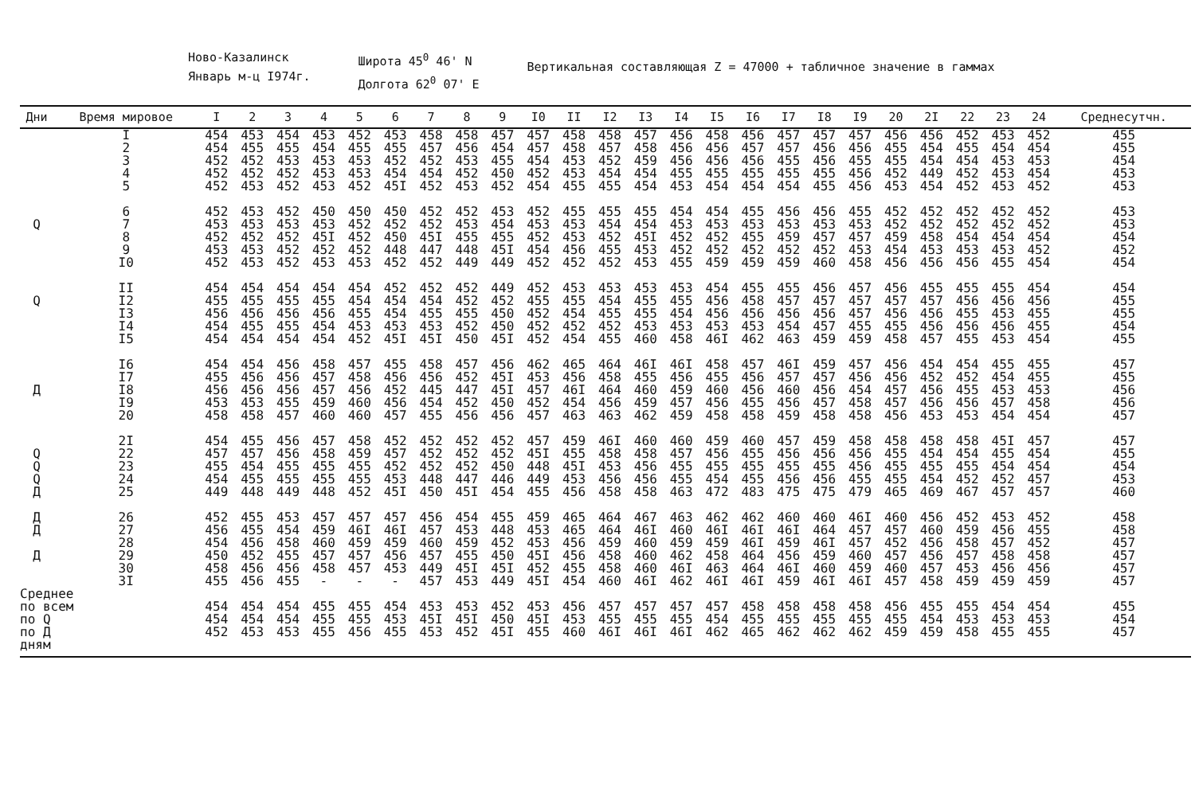Ново-Казалинск
Январь м-ц I974г.
Широта 45<sup>0</sup> 46' N
Долгота 62<sup>0</sup> 07' E
Вертикальная составляющая Z = 47000 + табличное значение в гаммах
| Дни | Время мировое | I | 2 | 3 | 4 | 5 | 6 | 7 | 8 | 9 | I0 | II | I2 | I3 | I4 | I5 | I6 | I7 | I8 | I9 | 20 | 2I | 22 | 23 | 24 | Среднесутчн. |
| --- | --- | --- | --- | --- | --- | --- | --- | --- | --- | --- | --- | --- | --- | --- | --- | --- | --- | --- | --- | --- | --- | --- | --- | --- | --- | --- |
| | I | 454 | 453 | 454 | 453 | 452 | 453 | 458 | 458 | 457 | 457 | 458 | 458 | 457 | 456 | 458 | 456 | 457 | 457 | 457 | 456 | 456 | 452 | 453 | 452 | 455 |
| | 2 | 454 | 455 | 455 | 454 | 455 | 455 | 457 | 456 | 454 | 457 | 458 | 457 | 458 | 456 | 456 | 457 | 457 | 456 | 456 | 455 | 454 | 455 | 454 | 454 | 455 |
| | 3 | 452 | 452 | 453 | 453 | 453 | 452 | 452 | 453 | 455 | 454 | 453 | 452 | 459 | 456 | 456 | 456 | 455 | 456 | 455 | 455 | 454 | 454 | 453 | 453 | 454 |
| | 4 | 452 | 452 | 452 | 453 | 453 | 454 | 454 | 452 | 450 | 452 | 453 | 454 | 454 | 455 | 455 | 455 | 455 | 455 | 456 | 452 | 449 | 452 | 453 | 454 | 453 |
| | 5 | 452 | 453 | 452 | 453 | 452 | 45I | 452 | 453 | 452 | 454 | 455 | 455 | 454 | 453 | 454 | 454 | 454 | 455 | 456 | 453 | 454 | 452 | 453 | 452 | 453 |
| | 6 | 452 | 453 | 452 | 450 | 450 | 450 | 452 | 452 | 453 | 452 | 455 | 455 | 455 | 454 | 454 | 455 | 456 | 456 | 455 | 452 | 452 | 452 | 452 | 452 | 453 |
| Q | 7 | 453 | 453 | 453 | 453 | 452 | 452 | 452 | 453 | 454 | 453 | 453 | 454 | 454 | 453 | 453 | 453 | 453 | 453 | 453 | 452 | 452 | 452 | 452 | 452 | 453 |
| | 8 | 452 | 452 | 452 | 45I | 452 | 450 | 45I | 455 | 455 | 452 | 453 | 452 | 45I | 452 | 452 | 455 | 459 | 457 | 457 | 459 | 458 | 454 | 454 | 454 | 454 |
| | 9 | 453 | 453 | 452 | 452 | 452 | 448 | 447 | 448 | 45I | 454 | 456 | 455 | 453 | 452 | 452 | 452 | 452 | 452 | 453 | 454 | 453 | 453 | 453 | 452 | 452 |
| | I0 | 452 | 453 | 452 | 453 | 453 | 452 | 452 | 449 | 449 | 452 | 452 | 452 | 453 | 455 | 459 | 459 | 459 | 460 | 458 | 456 | 456 | 456 | 455 | 454 | 454 |
| | II | 454 | 454 | 454 | 454 | 454 | 452 | 452 | 452 | 449 | 452 | 453 | 453 | 453 | 453 | 454 | 455 | 455 | 456 | 457 | 456 | 455 | 455 | 455 | 454 | 454 |
| Q | I2 | 455 | 455 | 455 | 455 | 454 | 454 | 454 | 452 | 452 | 455 | 455 | 454 | 455 | 455 | 456 | 458 | 457 | 457 | 457 | 457 | 457 | 456 | 456 | 456 | 455 |
| | I3 | 456 | 456 | 456 | 456 | 455 | 454 | 455 | 455 | 450 | 452 | 454 | 455 | 455 | 454 | 456 | 456 | 456 | 456 | 457 | 456 | 456 | 455 | 453 | 455 | 455 |
| | I4 | 454 | 455 | 455 | 454 | 453 | 453 | 453 | 452 | 450 | 452 | 452 | 452 | 453 | 453 | 453 | 453 | 454 | 457 | 455 | 455 | 456 | 456 | 456 | 455 | 454 |
| | I5 | 454 | 454 | 454 | 454 | 452 | 45I | 45I | 450 | 45I | 452 | 454 | 455 | 460 | 458 | 46I | 462 | 463 | 459 | 459 | 458 | 457 | 455 | 453 | 454 | 455 |
| | I6 | 454 | 454 | 456 | 458 | 457 | 455 | 458 | 457 | 456 | 462 | 465 | 464 | 46I | 46I | 458 | 457 | 46I | 459 | 457 | 456 | 454 | 454 | 455 | 455 | 457 |
| | I7 | 455 | 456 | 456 | 457 | 458 | 456 | 456 | 452 | 45I | 453 | 456 | 458 | 455 | 456 | 455 | 456 | 457 | 457 | 456 | 456 | 452 | 452 | 454 | 455 | 455 |
| Д | I8 | 456 | 456 | 456 | 457 | 456 | 452 | 445 | 447 | 45I | 457 | 46I | 464 | 460 | 459 | 460 | 456 | 460 | 456 | 454 | 457 | 456 | 455 | 453 | 453 | 456 |
| | I9 | 453 | 453 | 455 | 459 | 460 | 456 | 454 | 452 | 450 | 452 | 454 | 456 | 459 | 457 | 456 | 455 | 456 | 457 | 458 | 457 | 456 | 456 | 457 | 458 | 456 |
| | 20 | 458 | 458 | 457 | 460 | 460 | 457 | 455 | 456 | 456 | 457 | 463 | 463 | 462 | 459 | 458 | 458 | 459 | 458 | 458 | 456 | 453 | 453 | 454 | 454 | 457 |
| | 2I | 454 | 455 | 456 | 457 | 458 | 452 | 452 | 452 | 452 | 457 | 459 | 46I | 460 | 460 | 459 | 460 | 457 | 459 | 458 | 458 | 458 | 458 | 45I | 457 | 457 |
| Q | 22 | 457 | 457 | 456 | 458 | 459 | 457 | 452 | 452 | 452 | 45I | 455 | 458 | 458 | 457 | 456 | 455 | 456 | 456 | 456 | 455 | 454 | 454 | 455 | 454 | 455 |
| Q | 23 | 455 | 454 | 455 | 455 | 455 | 452 | 452 | 452 | 450 | 448 | 45I | 453 | 456 | 455 | 455 | 455 | 455 | 455 | 456 | 455 | 455 | 455 | 454 | 454 | 454 |
| Q | 24 | 454 | 455 | 455 | 455 | 455 | 453 | 448 | 447 | 446 | 449 | 453 | 456 | 456 | 455 | 454 | 455 | 456 | 456 | 455 | 455 | 454 | 452 | 452 | 457 | 453 |
| Д | 25 | 449 | 448 | 449 | 448 | 452 | 45I | 450 | 45I | 454 | 455 | 456 | 458 | 458 | 463 | 472 | 483 | 475 | 475 | 479 | 465 | 469 | 467 | 457 | 457 | 460 |
| Д | 26 | 452 | 455 | 453 | 457 | 457 | 457 | 456 | 454 | 455 | 459 | 465 | 464 | 467 | 463 | 462 | 462 | 460 | 460 | 46I | 460 | 456 | 452 | 453 | 452 | 458 |
| Д | 27 | 456 | 455 | 454 | 459 | 46I | 46I | 457 | 453 | 448 | 453 | 465 | 464 | 46I | 460 | 46I | 46I | 46I | 464 | 457 | 457 | 460 | 459 | 456 | 455 | 458 |
| | 28 | 454 | 456 | 458 | 460 | 459 | 459 | 460 | 459 | 452 | 453 | 456 | 459 | 460 | 459 | 459 | 46I | 459 | 46I | 457 | 452 | 456 | 458 | 457 | 452 | 457 |
| Д | 29 | 450 | 452 | 455 | 457 | 457 | 456 | 457 | 455 | 450 | 45I | 456 | 458 | 460 | 462 | 458 | 464 | 456 | 459 | 460 | 457 | 456 | 457 | 458 | 458 | 457 |
| | 30 | 458 | 456 | 456 | 458 | 457 | 453 | 449 | 45I | 45I | 452 | 455 | 458 | 460 | 46I | 463 | 464 | 46I | 460 | 459 | 460 | 457 | 453 | 456 | 456 | 457 |
| | 3I | 455 | 456 | 455 | - | - | - | 457 | 453 | 449 | 45I | 454 | 460 | 46I | 462 | 46I | 46I | 459 | 46I | 46I | 457 | 458 | 459 | 459 | 459 | 457 |
| Среднее | | | | | | | | | | | | | | | | | | | | | | | | | | |
| по всем | | 454 | 454 | 454 | 455 | 455 | 454 | 453 | 453 | 452 | 453 | 456 | 457 | 457 | 457 | 457 | 458 | 458 | 458 | 458 | 456 | 455 | 455 | 454 | 454 | 455 |
| по Q | | 454 | 454 | 454 | 455 | 455 | 453 | 45I | 45I | 450 | 45I | 453 | 455 | 455 | 455 | 454 | 455 | 455 | 455 | 455 | 455 | 454 | 453 | 453 | 453 | 454 |
| по Д | | 452 | 453 | 453 | 455 | 456 | 455 | 453 | 452 | 45I | 455 | 460 | 46I | 46I | 46I | 462 | 465 | 462 | 462 | 462 | 459 | 459 | 458 | 455 | 455 | 457 |
| дням | | | | | | | | | | | | | | | | | | | | | | | | | | |